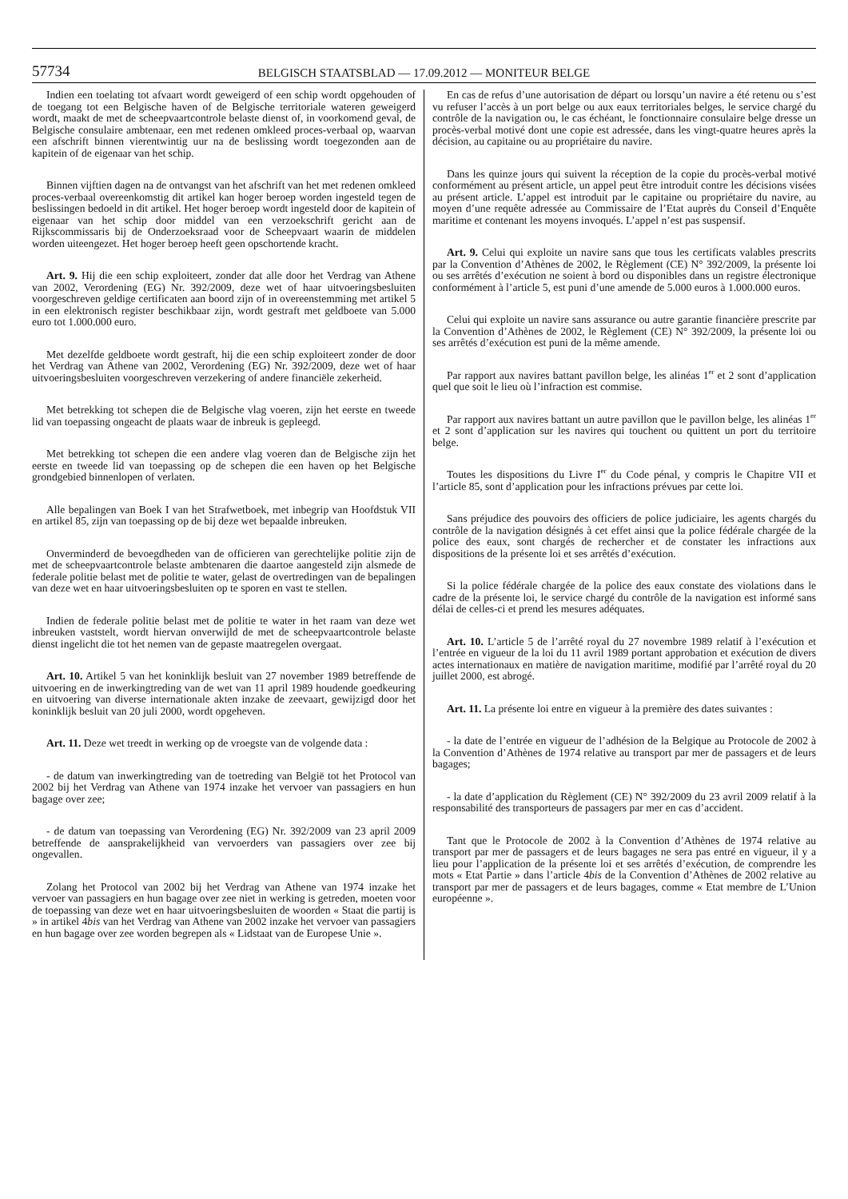57734
BELGISCH STAATSBLAD — 17.09.2012 — MONITEUR BELGE
Indien een toelating tot afvaart wordt geweigerd of een schip wordt opgehouden of de toegang tot een Belgische haven of de Belgische territoriale wateren geweigerd wordt, maakt de met de scheepvaartcontrole belaste dienst of, in voorkomend geval, de Belgische consulaire ambtenaar, een met redenen omkleed proces-verbaal op, waarvan een afschrift binnen vierentwintig uur na de beslissing wordt toegezonden aan de kapitein of de eigenaar van het schip.
Binnen vijftien dagen na de ontvangst van het afschrift van het met redenen omkleed proces-verbaal overeenkomstig dit artikel kan hoger beroep worden ingesteld tegen de beslissingen bedoeld in dit artikel. Het hoger beroep wordt ingesteld door de kapitein of eigenaar van het schip door middel van een verzoekschrift gericht aan de Rijkscommissaris bij de Onderzoeksraad voor de Scheepvaart waarin de middelen worden uiteengezet. Het hoger beroep heeft geen opschortende kracht.
Art. 9. Hij die een schip exploiteert, zonder dat alle door het Verdrag van Athene van 2002, Verordening (EG) Nr. 392/2009, deze wet of haar uitvoeringsbesluiten voorgeschreven geldige certificaten aan boord zijn of in overeenstemming met artikel 5 in een elektronisch register beschikbaar zijn, wordt gestraft met geldboete van 5.000 euro tot 1.000.000 euro.
Met dezelfde geldboete wordt gestraft, hij die een schip exploiteert zonder de door het Verdrag van Athene van 2002, Verordening (EG) Nr. 392/2009, deze wet of haar uitvoeringsbesluiten voorgeschreven verzekering of andere financiële zekerheid.
Met betrekking tot schepen die de Belgische vlag voeren, zijn het eerste en tweede lid van toepassing ongeacht de plaats waar de inbreuk is gepleegd.
Met betrekking tot schepen die een andere vlag voeren dan de Belgische zijn het eerste en tweede lid van toepassing op de schepen die een haven op het Belgische grondgebied binnenlopen of verlaten.
Alle bepalingen van Boek I van het Strafwetboek, met inbegrip van Hoofdstuk VII en artikel 85, zijn van toepassing op de bij deze wet bepaalde inbreuken.
Onverminderd de bevoegdheden van de officieren van gerechtelijke politie zijn de met de scheepvaartcontrole belaste ambtenaren die daartoe aangesteld zijn alsmede de federale politie belast met de politie te water, gelast de overtredingen van de bepalingen van deze wet en haar uitvoeringsbesluiten op te sporen en vast te stellen.
Indien de federale politie belast met de politie te water in het raam van deze wet inbreuken vaststelt, wordt hiervan onverwijld de met de scheepvaartcontrole belaste dienst ingelicht die tot het nemen van de gepaste maatregelen overgaat.
Art. 10. Artikel 5 van het koninklijk besluit van 27 november 1989 betreffende de uitvoering en de inwerkingtreding van de wet van 11 april 1989 houdende goedkeuring en uitvoering van diverse internationale akten inzake de zeevaart, gewijzigd door het koninklijk besluit van 20 juli 2000, wordt opgeheven.
Art. 11. Deze wet treedt in werking op de vroegste van de volgende data :
- de datum van inwerkingtreding van de toetreding van België tot het Protocol van 2002 bij het Verdrag van Athene van 1974 inzake het vervoer van passagiers en hun bagage over zee;
- de datum van toepassing van Verordening (EG) Nr. 392/2009 van 23 april 2009 betreffende de aansprakelijkheid van vervoerders van passagiers over zee bij ongevallen.
Zolang het Protocol van 2002 bij het Verdrag van Athene van 1974 inzake het vervoer van passagiers en hun bagage over zee niet in werking is getreden, moeten voor de toepassing van deze wet en haar uitvoeringsbesluiten de woorden « Staat die partij is » in artikel 4bis van het Verdrag van Athene van 2002 inzake het vervoer van passagiers en hun bagage over zee worden begrepen als « Lidstaat van de Europese Unie ».
En cas de refus d’une autorisation de départ ou lorsqu’un navire a été retenu ou s’est vu refuser l’accès à un port belge ou aux eaux territoriales belges, le service chargé du contrôle de la navigation ou, le cas échéant, le fonctionnaire consulaire belge dresse un procès-verbal motivé dont une copie est adressée, dans les vingt-quatre heures après la décision, au capitaine ou au propriétaire du navire.
Dans les quinze jours qui suivent la réception de la copie du procès-verbal motivé conformément au présent article, un appel peut être introduit contre les décisions visées au présent article. L’appel est introduit par le capitaine ou propriétaire du navire, au moyen d’une requête adressée au Commissaire de l’Etat auprès du Conseil d’Enquête maritime et contenant les moyens invoqués. L’appel n’est pas suspensif.
Art. 9. Celui qui exploite un navire sans que tous les certificats valables prescrits par la Convention d’Athènes de 2002, le Règlement (CE) N° 392/2009, la présente loi ou ses arrêtés d’exécution ne soient à bord ou disponibles dans un registre électronique conformément à l’article 5, est puni d’une amende de 5.000 euros à 1.000.000 euros.
Celui qui exploite un navire sans assurance ou autre garantie financière prescrite par la Convention d’Athènes de 2002, le Règlement (CE) N° 392/2009, la présente loi ou ses arrêtés d’exécution est puni de la même amende.
Par rapport aux navires battant pavillon belge, les alinéas 1<sup>er</sup> et 2 sont d’application quel que soit le lieu où l’infraction est commise.
Par rapport aux navires battant un autre pavillon que le pavillon belge, les alinéas 1<sup>er</sup> et 2 sont d’application sur les navires qui touchent ou quittent un port du territoire belge.
Toutes les dispositions du Livre I<sup>er</sup> du Code pénal, y compris le Chapitre VII et l’article 85, sont d’application pour les infractions prévues par cette loi.
Sans préjudice des pouvoirs des officiers de police judiciaire, les agents chargés du contrôle de la navigation désignés à cet effet ainsi que la police fédérale chargée de la police des eaux, sont chargés de rechercher et de constater les infractions aux dispositions de la présente loi et ses arrêtés d’exécution.
Si la police fédérale chargée de la police des eaux constate des violations dans le cadre de la présente loi, le service chargé du contrôle de la navigation est informé sans délai de celles-ci et prend les mesures adéquates.
Art. 10. L’article 5 de l’arrêté royal du 27 novembre 1989 relatif à l’exécution et l’entrée en vigueur de la loi du 11 avril 1989 portant approbation et exécution de divers actes internationaux en matière de navigation maritime, modifié par l’arrêté royal du 20 juillet 2000, est abrogé.
Art. 11. La présente loi entre en vigueur à la première des dates suivantes :
- la date de l’entrée en vigueur de l’adhésion de la Belgique au Protocole de 2002 à la Convention d’Athènes de 1974 relative au transport par mer de passagers et de leurs bagages;
- la date d’application du Règlement (CE) N° 392/2009 du 23 avril 2009 relatif à la responsabilité des transporteurs de passagers par mer en cas d’accident.
Tant que le Protocole de 2002 à la Convention d’Athènes de 1974 relative au transport par mer de passagers et de leurs bagages ne sera pas entré en vigueur, il y a lieu pour l’application de la présente loi et ses arrêtés d’exécution, de comprendre les mots « Etat Partie » dans l’article 4bis de la Convention d’Athènes de 2002 relative au transport par mer de passagers et de leurs bagages, comme « Etat membre de L’Union européenne ».